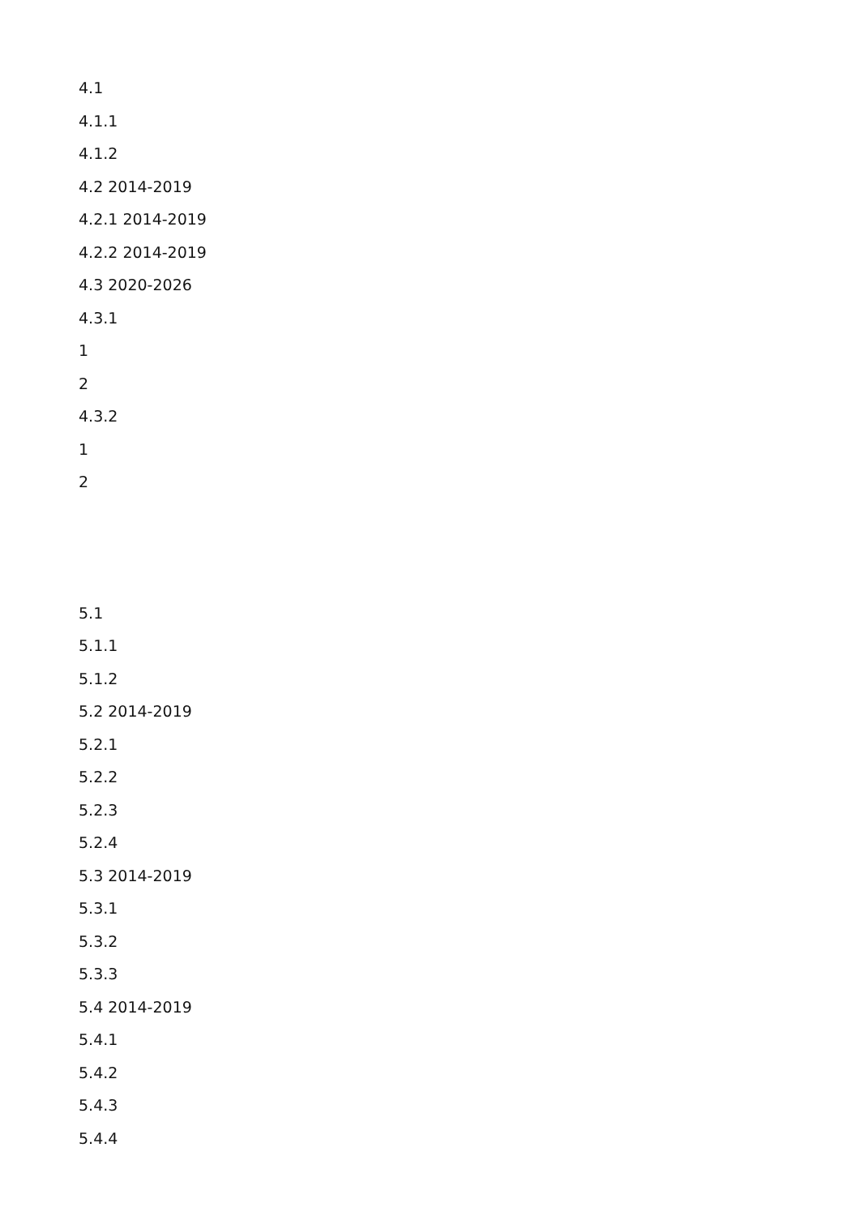4.1
4.1.1
4.1.2
4.2 2014-2019
4.2.1 2014-2019
4.2.2 2014-2019
4.3 2020-2026
4.3.1
1
2
4.3.2
1
2
5.1
5.1.1
5.1.2
5.2 2014-2019
5.2.1
5.2.2
5.2.3
5.2.4
5.3 2014-2019
5.3.1
5.3.2
5.3.3
5.4 2014-2019
5.4.1
5.4.2
5.4.3
5.4.4